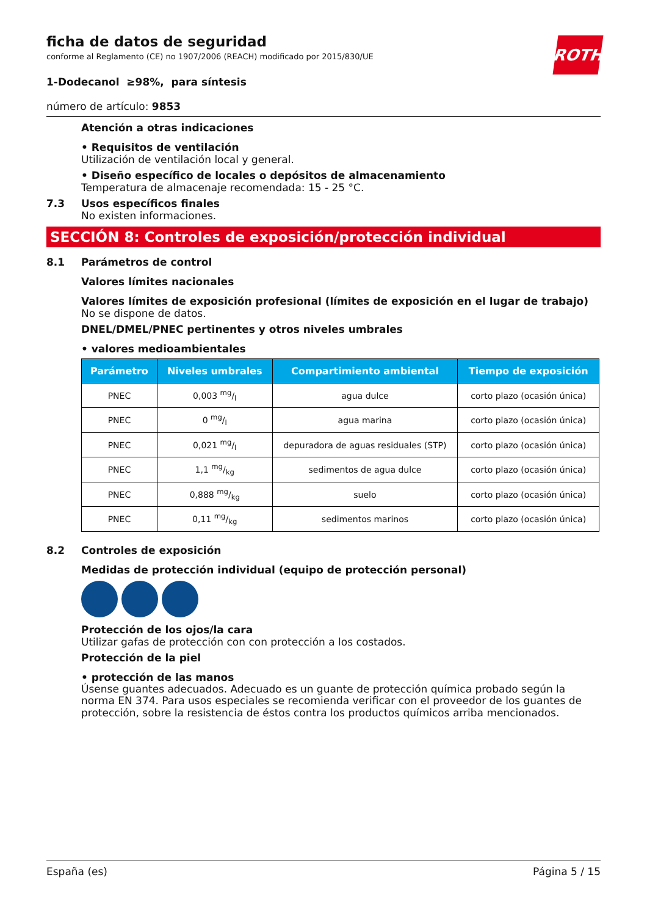ficha de datos de seguridad
conforme al Reglamento (CE) no 1907/2006 (REACH) modificado por 2015/830/UE
ROTH
1-Dodecanol ≥98%, para síntesis
número de artículo: 9853
Atención a otras indicaciones
• Requisitos de ventilación
Utilización de ventilación local y general.
• Diseño específico de locales o depósitos de almacenamiento
Temperatura de almacenaje recomendada: 15 - 25 °C.
7.3 Usos específicos finales
No existen informaciones.
SECCIÓN 8: Controles de exposición/protección individual
8.1 Parámetros de control
Valores límites nacionales
Valores límites de exposición profesional (límites de exposición en el lugar de trabajo)
No se dispone de datos.
DNEL/DMEL/PNEC pertinentes y otros niveles umbrales
• valores medioambientales
| Parámetro | Niveles umbrales | Compartimiento ambiental | Tiempo de exposición |
| --- | --- | --- | --- |
| PNEC | 0,003 mg/l | agua dulce | corto plazo (ocasión única) |
| PNEC | 0 mg/l | agua marina | corto plazo (ocasión única) |
| PNEC | 0,021 mg/l | depuradora de aguas residuales (STP) | corto plazo (ocasión única) |
| PNEC | 1,1 mg/kg | sedimentos de agua dulce | corto plazo (ocasión única) |
| PNEC | 0,888 mg/kg | suelo | corto plazo (ocasión única) |
| PNEC | 0,11 mg/kg | sedimentos marinos | corto plazo (ocasión única) |
8.2 Controles de exposición
Medidas de protección individual (equipo de protección personal)
Protección de los ojos/la cara
Utilizar gafas de protección con con protección a los costados.
Protección de la piel
• protección de las manos
Úsense guantes adecuados. Adecuado es un guante de protección química probado según la norma EN 374. Para usos especiales se recomienda verificar con el proveedor de los guantes de protección, sobre la resistencia de éstos contra los productos químicos arriba mencionados.
España (es) Página 5 / 15